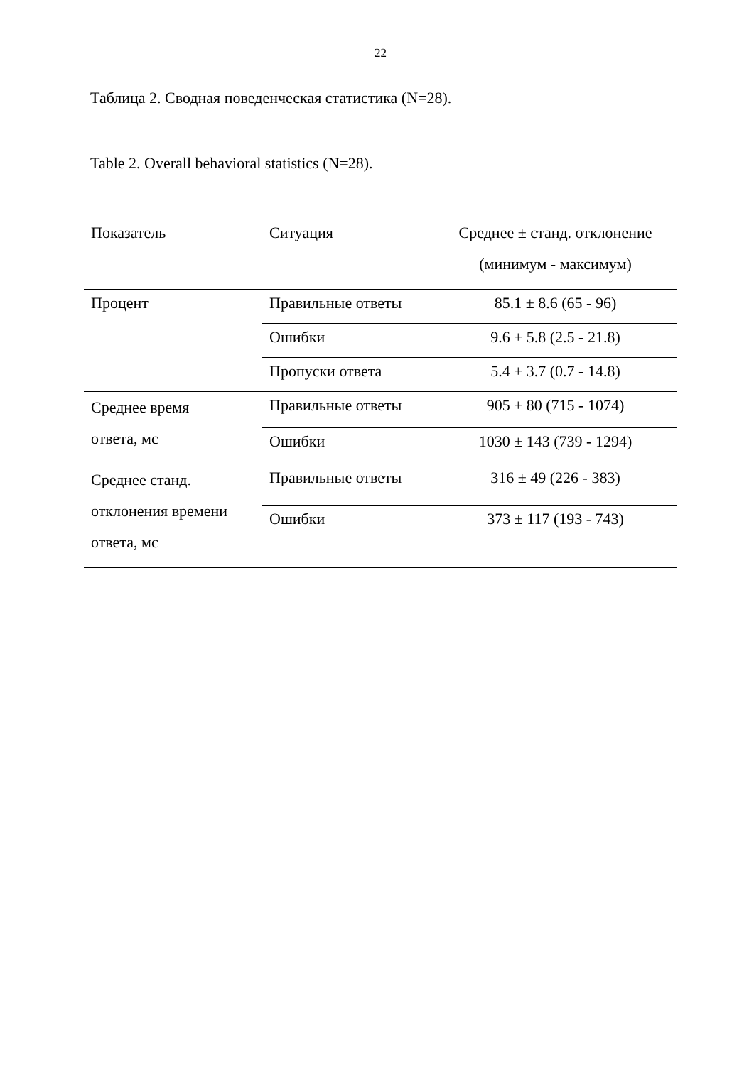22
Таблица 2. Сводная поведенческая статистика (N=28).
Table 2. Overall behavioral statistics (N=28).
| Показатель | Ситуация | Среднее ± станд. отклонение (минимум - максимум) |
| Процент | Правильные ответы | 85.1 ± 8.6 (65 - 96) |
| | Ошибки | 9.6 ± 5.8 (2.5 - 21.8) |
| | Пропуски ответа | 5.4 ± 3.7 (0.7 - 14.8) |
| Среднее время ответа, мс | Правильные ответы | 905 ± 80 (715 - 1074) |
| | Ошибки | 1030 ± 143 (739 - 1294) |
| Среднее станд. отклонения времени ответа, мс | Правильные ответы | 316 ± 49 (226 - 383) |
| | Ошибки | 373 ± 117 (193 - 743) |